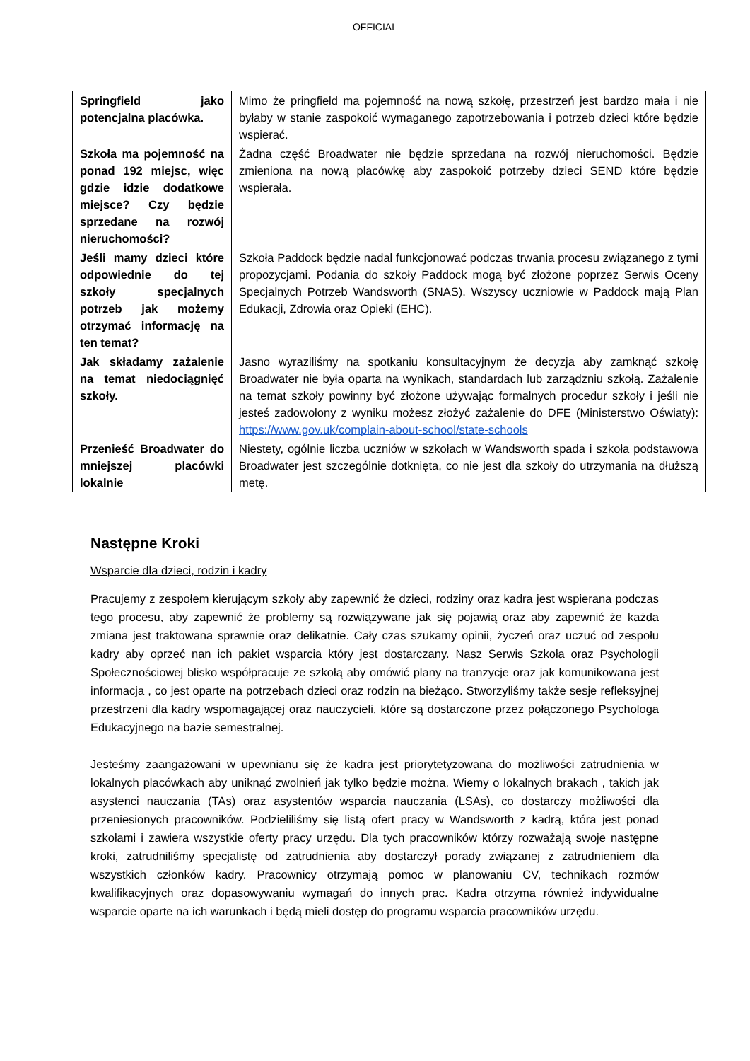OFFICIAL
| Springfield jako potencjalna placówka. | Mimo że pringfield ma pojemność na nową szkołę, przestrzeń jest bardzo mała i nie byłaby w stanie zaspokoić wymaganego zapotrzebowania i potrzeb dzieci które będzie wspierać. |
| Szkoła ma pojemność na ponad 192 miejsc, więc gdzie idzie dodatkowe miejsce? Czy będzie sprzedane na rozwój nieruchomości? | Żadna część Broadwater nie będzie sprzedana na rozwój nieruchomości. Będzie zmieniona na nową placówkę aby zaspokoić potrzeby dzieci SEND które będzie wspierała. |
| Jeśli mamy dzieci które odpowiednie do tej szkoły specjalnych potrzeb jak możemy otrzymać informację na ten temat? | Szkoła Paddock będzie nadal funkcjonować podczas trwania procesu związanego z tymi propozycjami. Podania do szkoły Paddock mogą być złożone poprzez Serwis Oceny Specjalnych Potrzeb Wandsworth (SNAS). Wszyscy uczniowie w Paddock mają Plan Edukacji, Zdrowia oraz Opieki (EHC). |
| Jak składamy zażalenie na temat niedociągnięć szkoły. | Jasno wyraziliśmy na spotkaniu konsultacyjnym że decyzja aby zamknąć szkołę Broadwater nie była oparta na wynikach, standardach lub zarządzniu szkołą. Zażalenie na temat szkoły powinny być złożone używając formalnych procedur szkoły i jeśli nie jesteś zadowolony z wyniku możesz złożyć zażalenie do DFE (Ministerstwo Oświaty): https://www.gov.uk/complain-about-school/state-schools |
| Przenieść Broadwater do mniejszej placówki lokalnie | Niestety, ogólnie liczba uczniów w szkołach w Wandsworth spada i szkoła podstawowa Broadwater jest szczególnie dotknięta, co nie jest dla szkoły do utrzymania na dłuższą metę. |
Następne Kroki
Wsparcie dla dzieci, rodzin i kadry
Pracujemy z zespołem kierującym szkoły aby zapewnić że dzieci, rodziny oraz kadra jest wspierana podczas tego procesu, aby zapewnić że problemy są rozwiązywane jak się pojawią oraz aby zapewnić że każda zmiana jest traktowana sprawnie oraz delikatnie. Cały czas szukamy opinii, życzeń oraz uczuć od zespołu kadry aby oprzeć nan ich pakiet wsparcia który jest dostarczany. Nasz Serwis Szkoła oraz Psychologii Społecznościowej blisko współpracuje ze szkołą aby omówić plany na tranzycje oraz jak komunikowana jest informacja , co jest oparte na potrzebach dzieci oraz rodzin na bieżąco. Stworzyliśmy także sesje refleksyjnej przestrzeni dla kadry wspomagającej oraz nauczycieli, które są dostarczone przez połączonego Psychologa Edukacyjnego na bazie semestralnej.
Jesteśmy zaangażowani w upewnianu się że kadra jest priorytetyzowana do możliwości zatrudnienia w lokalnych placówkach aby uniknąć zwolnień jak tylko będzie można. Wiemy o lokalnych brakach , takich jak asystenci nauczania (TAs) oraz asystentów wsparcia nauczania (LSAs), co dostarczy możliwości dla przeniesionych pracowników. Podzieliliśmy się listą ofert pracy w Wandsworth z kadrą, która jest ponad szkołami i zawiera wszystkie oferty pracy urzędu. Dla tych pracowników którzy rozważają swoje następne kroki, zatrudniliśmy specjalistę od zatrudnienia aby dostarczył porady związanej z zatrudnieniem dla wszystkich członków kadry. Pracownicy otrzymają pomoc w planowaniu CV, technikach rozmów kwalifikacyjnych oraz dopasowywaniu wymagań do innych prac. Kadra otrzyma również indywidualne wsparcie oparte na ich warunkach i będą mieli dostęp do programu wsparcia pracowników urzędu.